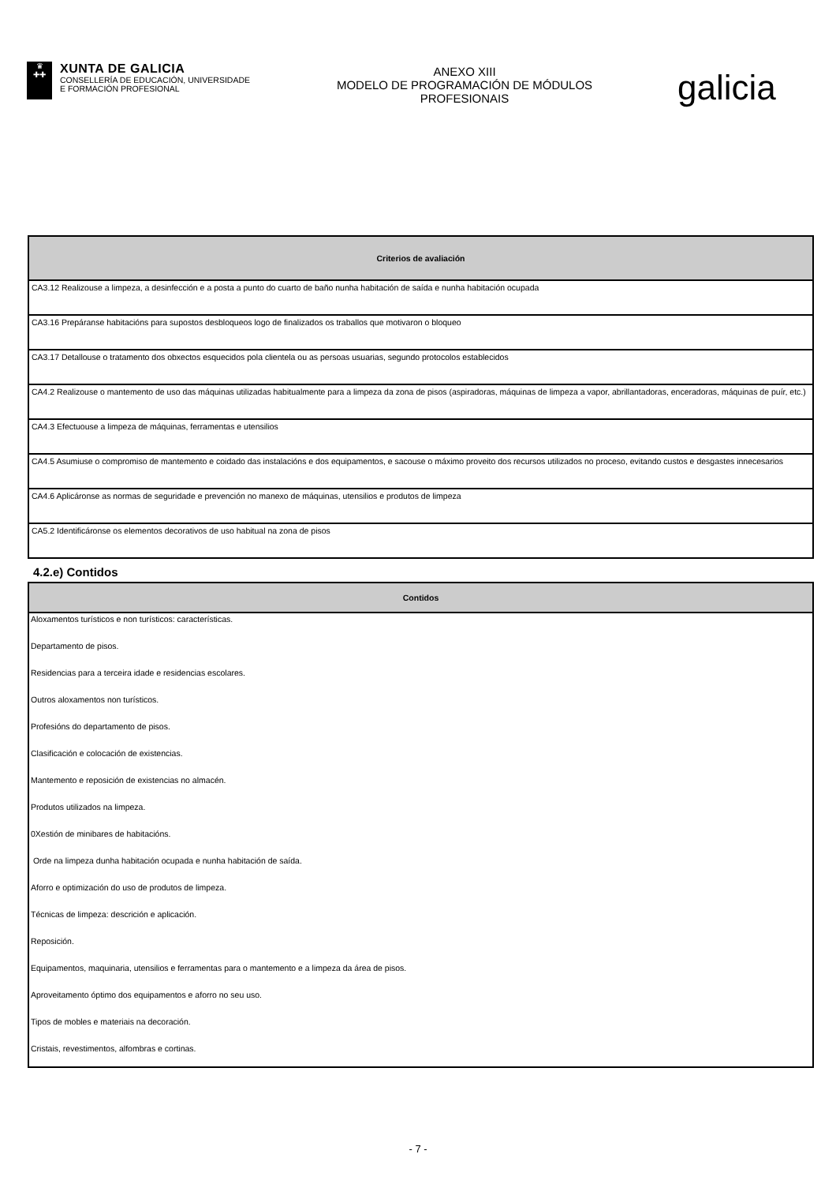♛
✚✚
XUNTA DE GALICIA
CONSELLERÍA DE EDUCACIÓN, UNIVERSIDADE
E FORMACIÓN PROFESIONAL
ANEXO XIII
MODELO DE PROGRAMACIÓN DE MÓDULOS
PROFESIONAIS
galicia
| Criterios de avaliación |
| --- |
| CA3.12 Realizouse a limpeza, a desinfección e a posta a punto do cuarto de baño nunha habitación de saída e nunha habitación ocupada |
| CA3.16 Prepáranse habitacións para supostos desbloqueos logo de finalizados os traballos que motivaron o bloqueo |
| CA3.17 Detallouse o tratamento dos obxectos esquecidos pola clientela ou as persoas usuarias, segundo protocolos establecidos |
| CA4.2 Realizouse o mantemento de uso das máquinas utilizadas habitualmente para a limpeza da zona de pisos (aspiradoras, máquinas de limpeza a vapor, abrillantadoras, enceradoras, máquinas de puír, etc.) |
| CA4.3 Efectuouse a limpeza de máquinas, ferramentas e utensilios |
| CA4.5 Asumiuse o compromiso de mantemento e coidado das instalacións e dos equipamentos, e sacouse o máximo proveito dos recursos utilizados no proceso, evitando custos e desgastes innecesarios |
| CA4.6 Aplicáronse as normas de seguridade e prevención no manexo de máquinas, utensilios e produtos de limpeza |
| CA5.2 Identificáronse os elementos decorativos de uso habitual na zona de pisos |
4.2.e) Contidos
| Contidos |
| --- |
| Aloxamentos turísticos e non turísticos: características. |
| Departamento de pisos. |
| Residencias para a terceira idade e residencias escolares. |
| Outros aloxamentos non turísticos. |
| Profesións do departamento de pisos. |
| Clasificación e colocación de existencias. |
| Mantemento e reposición de existencias no almacén. |
| Produtos utilizados na limpeza. |
| 0Xestión de minibares de habitacións. |
| Orde na limpeza dunha habitación ocupada e nunha habitación de saída. |
| Aforro e optimización do uso de produtos de limpeza. |
| Técnicas de limpeza: descrición e aplicación. |
| Reposición. |
| Equipamentos, maquinaria, utensilios e ferramentas para o mantemento e a limpeza da área de pisos. |
| Aproveitamento óptimo dos equipamentos e aforro no seu uso. |
| Tipos de mobles e materiais na decoración. |
| Cristais, revestimentos, alfombras e cortinas. |
- 7 -